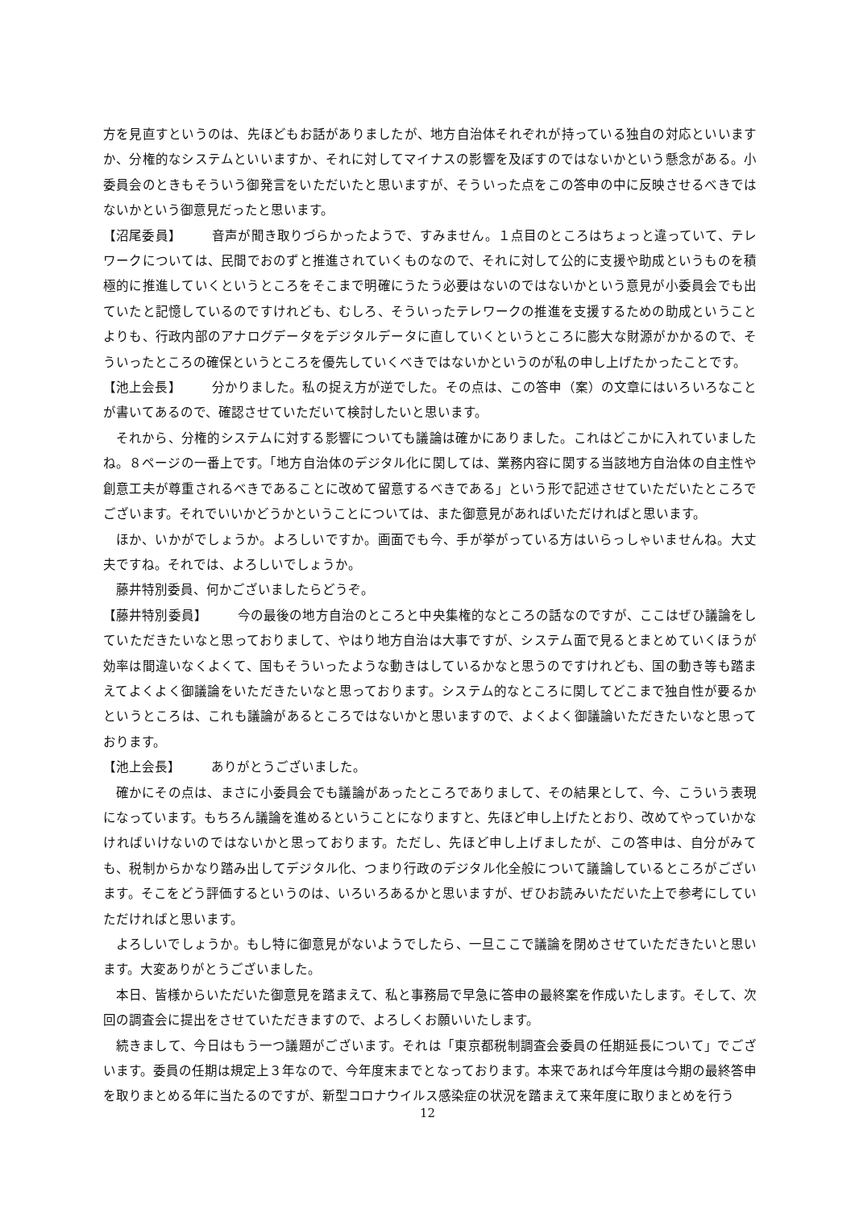方を見直すというのは、先ほどもお話がありましたが、地方自治体それぞれが持っている独自の対応といいますか、分権的なシステムといいますか、それに対してマイナスの影響を及ぼすのではないかという懸念がある。小委員会のときもそういう御発言をいただいたと思いますが、そういった点をこの答申の中に反映させるべきではないかという御意見だったと思います。
【沼尾委員】 音声が聞き取りづらかったようで、すみません。１点目のところはちょっと違っていて、テレワークについては、民間でおのずと推進されていくものなので、それに対して公的に支援や助成というものを積極的に推進していくというところをそこまで明確にうたう必要はないのではないかという意見が小委員会でも出ていたと記憶しているのですけれども、むしろ、そういったテレワークの推進を支援するための助成ということよりも、行政内部のアナログデータをデジタルデータに直していくというところに膨大な財源がかかるので、そういったところの確保というところを優先していくべきではないかというのが私の申し上げたかったことです。
【池上会長】 分かりました。私の捉え方が逆でした。その点は、この答申（案）の文章にはいろいろなことが書いてあるので、確認させていただいて検討したいと思います。
それから、分権的システムに対する影響についても議論は確かにありました。これはどこかに入れていましたね。８ページの一番上です。「地方自治体のデジタル化に関しては、業務内容に関する当該地方自治体の自主性や創意工夫が尊重されるべきであることに改めて留意するべきである」という形で記述させていただいたところでございます。それでいいかどうかということについては、また御意見があればいただければと思います。
ほか、いかがでしょうか。よろしいですか。画面でも今、手が挙がっている方はいらっしゃいませんね。大丈夫ですね。それでは、よろしいでしょうか。
藤井特別委員、何かございましたらどうぞ。
【藤井特別委員】 今の最後の地方自治のところと中央集権的なところの話なのですが、ここはぜひ議論をしていただきたいなと思っておりまして、やはり地方自治は大事ですが、システム面で見るとまとめていくほうが効率は間違いなくよくて、国もそういったような動きはしているかなと思うのですけれども、国の動き等も踏まえてよくよく御議論をいただきたいなと思っております。システム的なところに関してどこまで独自性が要るかというところは、これも議論があるところではないかと思いますので、よくよく御議論いただきたいなと思っております。
【池上会長】 ありがとうございました。
確かにその点は、まさに小委員会でも議論があったところでありまして、その結果として、今、こういう表現になっています。もちろん議論を進めるということになりますと、先ほど申し上げたとおり、改めてやっていかなければいけないのではないかと思っております。ただし、先ほど申し上げましたが、この答申は、自分がみても、税制からかなり踏み出してデジタル化、つまり行政のデジタル化全般について議論しているところがございます。そこをどう評価するというのは、いろいろあるかと思いますが、ぜひお読みいただいた上で参考にしていただければと思います。
よろしいでしょうか。もし特に御意見がないようでしたら、一旦ここで議論を閉めさせていただきたいと思います。大変ありがとうございました。
本日、皆様からいただいた御意見を踏まえて、私と事務局で早急に答申の最終案を作成いたします。そして、次回の調査会に提出をさせていただきますので、よろしくお願いいたします。
続きまして、今日はもう一つ議題がございます。それは「東京都税制調査会委員の任期延長について」でございます。委員の任期は規定上３年なので、今年度末までとなっております。本来であれば今年度は今期の最終答申を取りまとめる年に当たるのですが、新型コロナウイルス感染症の状況を踏まえて来年度に取りまとめを行う
12